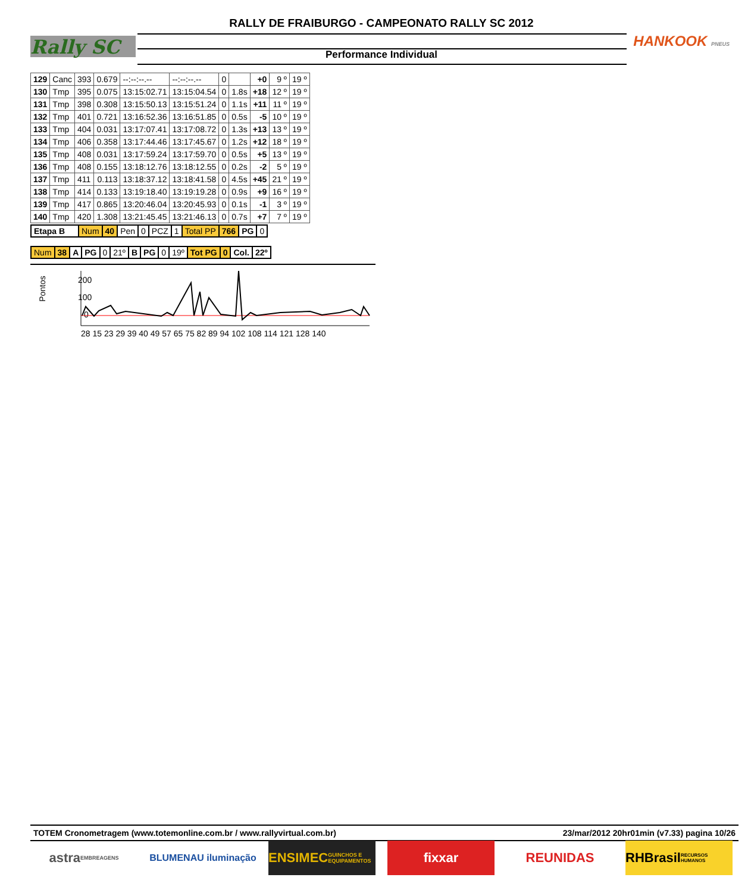RALLY DE FRAIBURGO - CAMPEONATO RALLY SC 2012
Performance Individual
Rally SC HANKOOK PNEUS
| 129 | Canc | 393 | 0.679 | --:--:--.-- | --:--:--.-- | 0 | | +0 | 9 º | 19 º |
| 130 | Tmp | 395 | 0.075 | 13:15:02.71 | 13:15:04.54 | 0 | 1.8s | +18 | 12 º | 19 º |
| 131 | Tmp | 398 | 0.308 | 13:15:50.13 | 13:15:51.24 | 0 | 1.1s | +11 | 11 º | 19 º |
| 132 | Tmp | 401 | 0.721 | 13:16:52.36 | 13:16:51.85 | 0 | 0.5s | -5 | 10 º | 19 º |
| 133 | Tmp | 404 | 0.031 | 13:17:07.41 | 13:17:08.72 | 0 | 1.3s | +13 | 13 º | 19 º |
| 134 | Tmp | 406 | 0.358 | 13:17:44.46 | 13:17:45.67 | 0 | 1.2s | +12 | 18 º | 19 º |
| 135 | Tmp | 408 | 0.031 | 13:17:59.24 | 13:17:59.70 | 0 | 0.5s | +5 | 13 º | 19 º |
| 136 | Tmp | 408 | 0.155 | 13:18:12.76 | 13:18:12.55 | 0 | 0.2s | -2 | 5 º | 19 º |
| 137 | Tmp | 411 | 0.113 | 13:18:37.12 | 13:18:41.58 | 0 | 4.5s | +45 | 21 º | 19 º |
| 138 | Tmp | 414 | 0.133 | 13:19:18.40 | 13:19:19.28 | 0 | 0.9s | +9 | 16 º | 19 º |
| 139 | Tmp | 417 | 0.865 | 13:20:46.04 | 13:20:45.93 | 0 | 0.1s | -1 | 3 º | 19 º |
| 140 | Tmp | 420 | 1.308 | 13:21:45.45 | 13:21:46.13 | 0 | 0.7s | +7 | 7 º | 19 º |
| Etapa B | Num | 40 | Pen | 0 | PCZ | 1 | Total PP | 766 | PG | 0 |
| Num | 38 | A | PG | 0 | 21º | B | PG | 0 | 19º | Tot PG | 0 | Col. | 22º |
Pontos
200
100
0
28 15 23 29 39 40 49 57 65 75 82 89 94 102 108 114 121 128 140
TOTEM Cronometragem (www.totemonline.com.br / www.rallyvirtual.com.br) 23/mar/2012 20hr01min (v7.33) pagina 10/26
astra EMBREAGENS
BLUMENAU iluminação
ENSIMEC GUINCHOS E EQUIPAMENTOS
fixxar REUNIDAS RHBrasil RECURSOS HUMANOS